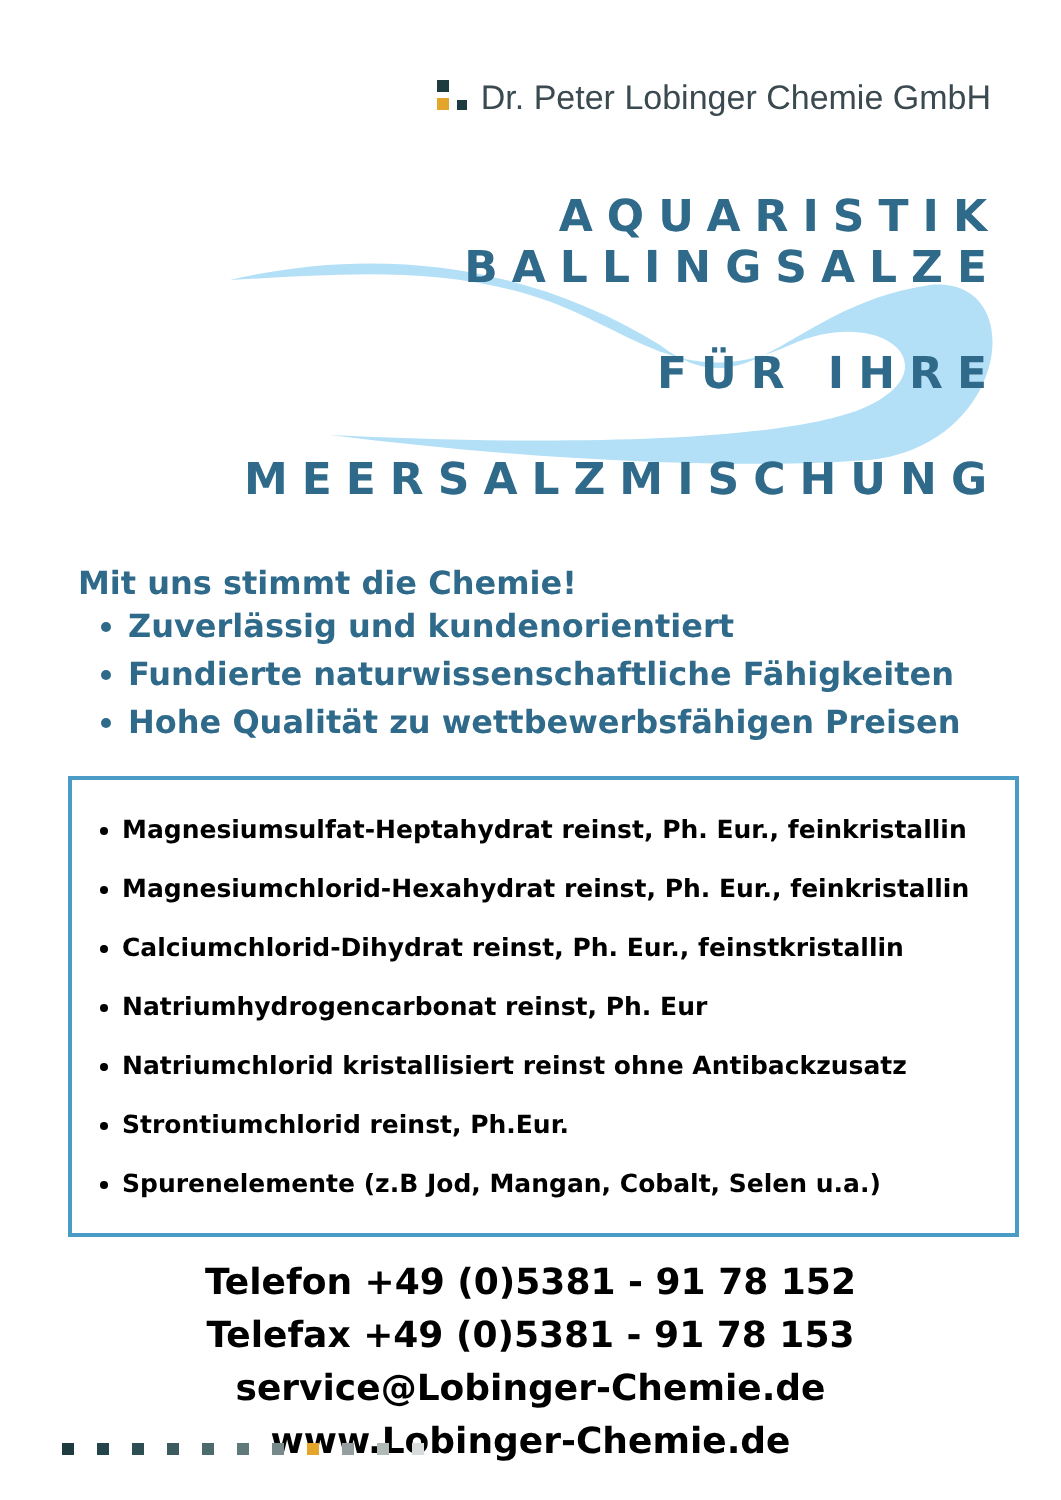Dr. Peter Lobinger Chemie GmbH
AQUARISTIK BALLINGSALZE
FÜR IHRE
MEERSALZMISCHUNG
Mit uns stimmt die Chemie!
Zuverlässig und kundenorientiert
Fundierte naturwissenschaftliche Fähigkeiten
Hohe Qualität zu wettbewerbsfähigen Preisen
Magnesiumsulfat-Heptahydrat reinst, Ph. Eur., feinkristallin
Magnesiumchlorid-Hexahydrat reinst, Ph. Eur., feinkristallin
Calciumchlorid-Dihydrat reinst, Ph. Eur., feinstkristallin
Natriumhydrogencarbonat reinst, Ph. Eur
Natriumchlorid kristallisiert reinst ohne Antibackzusatz
Strontiumchlorid reinst, Ph.Eur.
Spurenelemente (z.B Jod, Mangan, Cobalt, Selen u.a.)
Telefon +49 (0)5381 - 91 78 152
Telefax +49 (0)5381 - 91 78 153
service@Lobinger-Chemie.de
www.Lobinger-Chemie.de